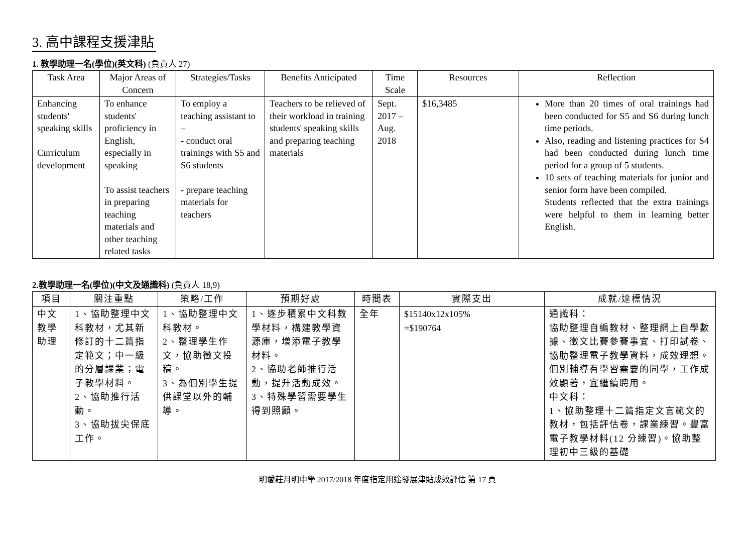3. 高中課程支援津貼
1. 教學助理一名(學位)(英文科) (負責人 27)
| Task Area | Major Areas of Concern | Strategies/Tasks | Benefits Anticipated | Time Scale | Resources | Reflection |
| --- | --- | --- | --- | --- | --- | --- |
| Enhancing students' speaking skills Curriculum development | To enhance students' proficiency in English, especially in speaking To assist teachers in preparing teaching materials and other teaching related tasks | To employ a teaching assistant to – - conduct oral trainings with S5 and S6 students - prepare teaching materials for teachers | Teachers to be relieved of their workload in training students' speaking skills and preparing teaching materials | Sept. 2017 – Aug. 2018 | $16,3485 | More than 20 times of oral trainings had been conducted for S5 and S6 during lunch time periods. Also, reading and listening practices for S4 had been conducted during lunch time period for a group of 5 students. 10 sets of teaching materials for junior and senior form have been compiled. Students reflected that the extra trainings were helpful to them in learning better English. |
2.教學助理一名(學位)(中文及通識科) (負責人 18,9)
| 項目 | 關注重點 | 策略/工作 | 預期好處 | 時間表 | 實際支出 | 成就/達標情況 |
| --- | --- | --- | --- | --- | --- | --- |
| 中文教學助理 | 1、協助整理中文科教材，尤其新修訂的十二篇指定範文；中一級的分層課業；電子教學材料。 2、協助推行活動。 3、協助拔尖保底工作。 | 1、協助整理中文科教材。 2、整理學生作文，協助徵文投稿。 3、為個別學生提供課堂以外的輔導。 | 1、逐步積累中文科教學材料，構建教學資源庫，增添電子教學材料。 2、協助老師推行活動，提升活動成效。 3、特殊學習需要學生得到照顧。 | 全年 | $15140x12x105% =$190764 | 通識科： 協助整理自編教材、整理網上自學數據、徵文比賽參賽事宜、打印試卷、協肋整理電子教學資料，成效理想。 個別輔導有學習需要的同學，工作成效顯著，宜繼續聘用。 中文科： 1、協助整理十二篇指定文言範文的教材，包括評估卷，課業練習。豐富電子教學材料(12 分練習)。協助整理初中三級的基礎 |
明愛莊月明中學 2017/2018 年度指定用途發展津貼成效評估 第 17 頁